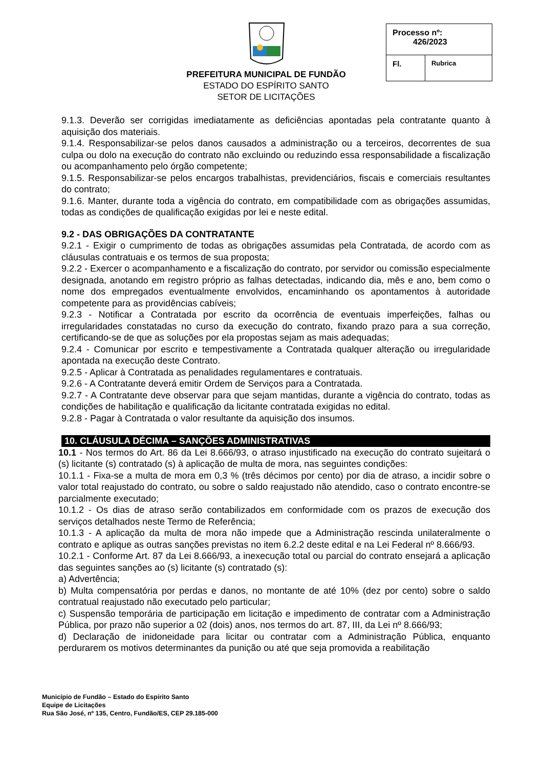PREFEITURA MUNICIPAL DE FUNDÃO
ESTADO DO ESPÍRITO SANTO
SETOR DE LICITAÇÕES
| Processo nº: 426/2023 | |
| Fl. | Rubrica |
9.1.3. Deverão ser corrigidas imediatamente as deficiências apontadas pela contratante quanto à aquisição dos materiais.
9.1.4. Responsabilizar-se pelos danos causados a administração ou a terceiros, decorrentes de sua culpa ou dolo na execução do contrato não excluindo ou reduzindo essa responsabilidade a fiscalização ou acompanhamento pelo órgão competente;
9.1.5. Responsabilizar-se pelos encargos trabalhistas, previdenciários, fiscais e comerciais resultantes do contrato;
9.1.6. Manter, durante toda a vigência do contrato, em compatibilidade com as obrigações assumidas, todas as condições de qualificação exigidas por lei e neste edital.
9.2 - DAS OBRIGAÇÕES DA CONTRATANTE
9.2.1 - Exigir o cumprimento de todas as obrigações assumidas pela Contratada, de acordo com as cláusulas contratuais e os termos de sua proposta;
9.2.2 - Exercer o acompanhamento e a fiscalização do contrato, por servidor ou comissão especialmente designada, anotando em registro próprio as falhas detectadas, indicando dia, mês e ano, bem como o nome dos empregados eventualmente envolvidos, encaminhando os apontamentos à autoridade competente para as providências cabíveis;
9.2.3 - Notificar a Contratada por escrito da ocorrência de eventuais imperfeições, falhas ou irregularidades constatadas no curso da execução do contrato, fixando prazo para a sua correção, certificando-se de que as soluções por ela propostas sejam as mais adequadas;
9.2.4 - Comunicar por escrito e tempestivamente a Contratada qualquer alteração ou irregularidade apontada na execução deste Contrato.
9.2.5 - Aplicar à Contratada as penalidades regulamentares e contratuais.
9.2.6 - A Contratante deverá emitir Ordem de Serviços para a Contratada.
9.2.7 - A Contratante deve observar para que sejam mantidas, durante a vigência do contrato, todas as condições de habilitação e qualificação da licitante contratada exigidas no edital.
9.2.8 - Pagar à Contratada o valor resultante da aquisição dos insumos.
10. CLÁUSULA DÉCIMA – SANÇÕES ADMINISTRATIVAS
10.1 - Nos termos do Art. 86 da Lei 8.666/93, o atraso injustificado na execução do contrato sujeitará o (s) licitante (s) contratado (s) à aplicação de multa de mora, nas seguintes condições:
10.1.1 - Fixa-se a multa de mora em 0,3 % (três décimos por cento) por dia de atraso, a incidir sobre o valor total reajustado do contrato, ou sobre o saldo reajustado não atendido, caso o contrato encontre-se parcialmente executado;
10.1.2 - Os dias de atraso serão contabilizados em conformidade com os prazos de execução dos serviços detalhados neste Termo de Referência;
10.1.3 - A aplicação da multa de mora não impede que a Administração rescinda unilateralmente o contrato e aplique as outras sanções previstas no item 6.2.2 deste edital e na Lei Federal nº 8.666/93.
10.2.1 - Conforme Art. 87 da Lei 8.666/93, a inexecução total ou parcial do contrato ensejará a aplicação das seguintes sanções ao (s) licitante (s) contratado (s):
a) Advertência;
b) Multa compensatória por perdas e danos, no montante de até 10% (dez por cento) sobre o saldo contratual reajustado não executado pelo particular;
c) Suspensão temporária de participação em licitação e impedimento de contratar com a Administração Pública, por prazo não superior a 02 (dois) anos, nos termos do art. 87, III, da Lei nº 8.666/93;
d) Declaração de inidoneidade para licitar ou contratar com a Administração Pública, enquanto perdurarem os motivos determinantes da punição ou até que seja promovida a reabilitação
Município de Fundão – Estado do Espírito Santo
Equipe de Licitações
Rua São José, nº 135, Centro, Fundão/ES, CEP 29.185-000